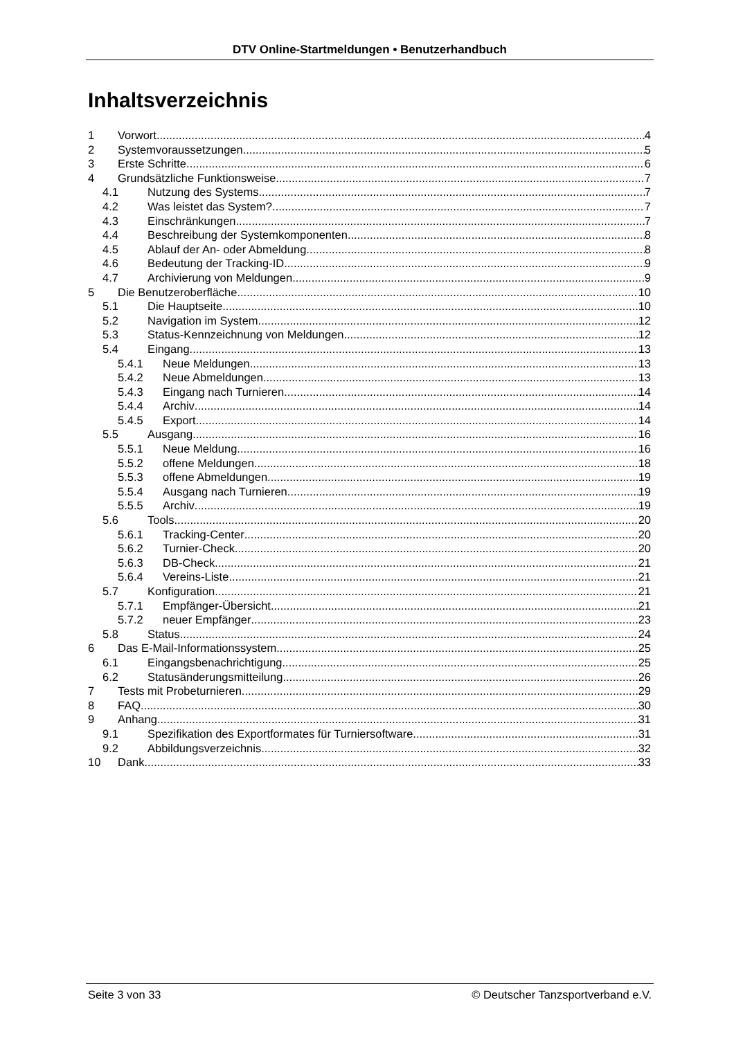DTV Online-Startmeldungen • Benutzerhandbuch
Inhaltsverzeichnis
1 Vorwort 4
2 Systemvoraussetzungen 5
3 Erste Schritte 6
4 Grundsätzliche Funktionsweise 7
4.1 Nutzung des Systems 7
4.2 Was leistet das System? 7
4.3 Einschränkungen 7
4.4 Beschreibung der Systemkomponenten 8
4.5 Ablauf der An- oder Abmeldung 8
4.6 Bedeutung der Tracking-ID 9
4.7 Archivierung von Meldungen 9
5 Die Benutzeroberfläche 10
5.1 Die Hauptseite 10
5.2 Navigation im System 12
5.3 Status-Kennzeichnung von Meldungen 12
5.4 Eingang 13
5.4.1 Neue Meldungen 13
5.4.2 Neue Abmeldungen 13
5.4.3 Eingang nach Turnieren 14
5.4.4 Archiv 14
5.4.5 Export 14
5.5 Ausgang 16
5.5.1 Neue Meldung 16
5.5.2 offene Meldungen 18
5.5.3 offene Abmeldungen 19
5.5.4 Ausgang nach Turnieren 19
5.5.5 Archiv 19
5.6 Tools 20
5.6.1 Tracking-Center 20
5.6.2 Turnier-Check 20
5.6.3 DB-Check 21
5.6.4 Vereins-Liste 21
5.7 Konfiguration 21
5.7.1 Empfänger-Übersicht 21
5.7.2 neuer Empfänger 23
5.8 Status 24
6 Das E-Mail-Informationssystem 25
6.1 Eingangsbenachrichtigung 25
6.2 Statusänderungsmitteilung 26
7 Tests mit Probeturnieren 29
8 FAQ 30
9 Anhang 31
9.1 Spezifikation des Exportformates für Turniersoftware 31
9.2 Abbildungsverzeichnis 32
10 Dank 33
Seite 3 von 33 © Deutscher Tanzsportverband e.V.